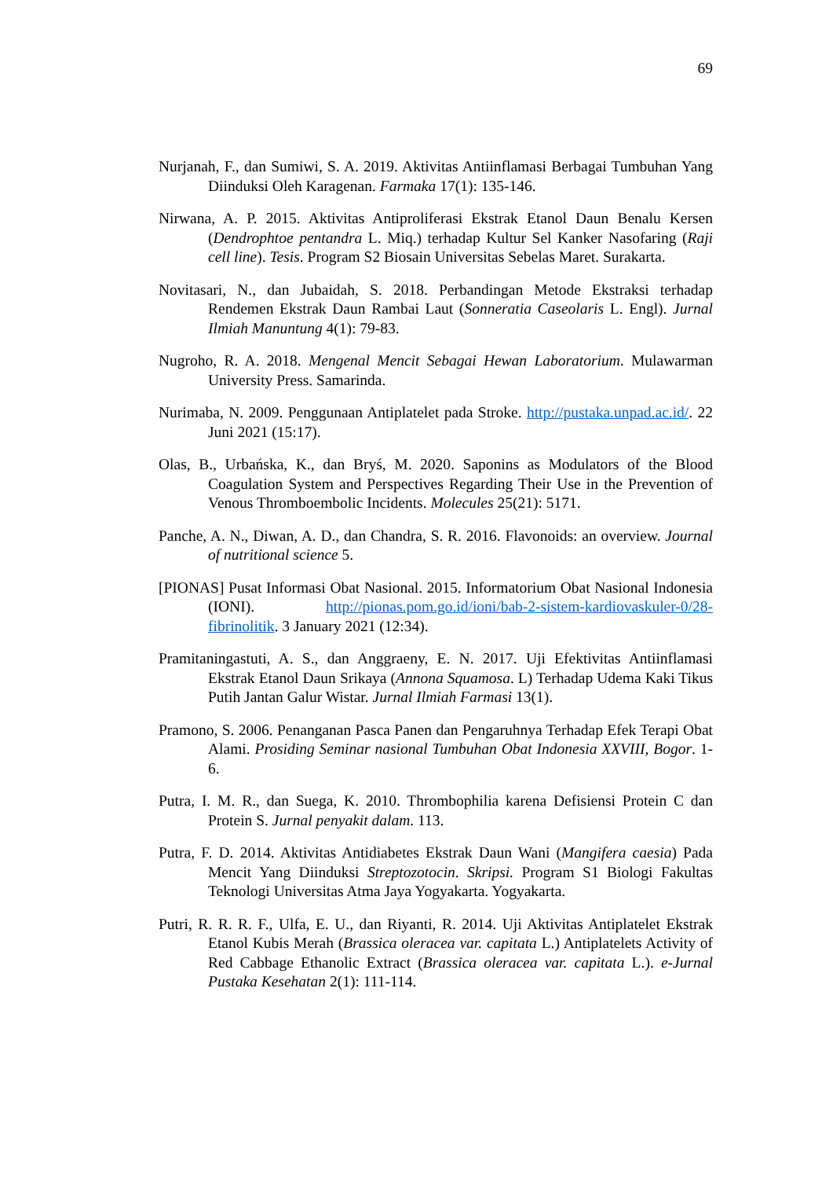69
Nurjanah, F., dan Sumiwi, S. A. 2019. Aktivitas Antiinflamasi Berbagai Tumbuhan Yang Diinduksi Oleh Karagenan. Farmaka 17(1): 135-146.
Nirwana, A. P. 2015. Aktivitas Antiproliferasi Ekstrak Etanol Daun Benalu Kersen (Dendrophtoe pentandra L. Miq.) terhadap Kultur Sel Kanker Nasofaring (Raji cell line). Tesis. Program S2 Biosain Universitas Sebelas Maret. Surakarta.
Novitasari, N., dan Jubaidah, S. 2018. Perbandingan Metode Ekstraksi terhadap Rendemen Ekstrak Daun Rambai Laut (Sonneratia Caseolaris L. Engl). Jurnal Ilmiah Manuntung 4(1): 79-83.
Nugroho, R. A. 2018. Mengenal Mencit Sebagai Hewan Laboratorium. Mulawarman University Press. Samarinda.
Nurimaba, N. 2009. Penggunaan Antiplatelet pada Stroke. http://pustaka.unpad.ac.id/. 22 Juni 2021 (15:17).
Olas, B., Urbańska, K., dan Bryś, M. 2020. Saponins as Modulators of the Blood Coagulation System and Perspectives Regarding Their Use in the Prevention of Venous Thromboembolic Incidents. Molecules 25(21): 5171.
Panche, A. N., Diwan, A. D., dan Chandra, S. R. 2016. Flavonoids: an overview. Journal of nutritional science 5.
[PIONAS] Pusat Informasi Obat Nasional. 2015. Informatorium Obat Nasional Indonesia (IONI). http://pionas.pom.go.id/ioni/bab-2-sistem-kardiovaskuler-0/28-fibrinolitik. 3 January 2021 (12:34).
Pramitaningastuti, A. S., dan Anggraeny, E. N. 2017. Uji Efektivitas Antiinflamasi Ekstrak Etanol Daun Srikaya (Annona Squamosa. L) Terhadap Udema Kaki Tikus Putih Jantan Galur Wistar. Jurnal Ilmiah Farmasi 13(1).
Pramono, S. 2006. Penanganan Pasca Panen dan Pengaruhnya Terhadap Efek Terapi Obat Alami. Prosiding Seminar nasional Tumbuhan Obat Indonesia XXVIII, Bogor. 1-6.
Putra, I. M. R., dan Suega, K. 2010. Thrombophilia karena Defisiensi Protein C dan Protein S. Jurnal penyakit dalam. 113.
Putra, F. D. 2014. Aktivitas Antidiabetes Ekstrak Daun Wani (Mangifera caesia) Pada Mencit Yang Diinduksi Streptozotocin. Skripsi. Program S1 Biologi Fakultas Teknologi Universitas Atma Jaya Yogyakarta. Yogyakarta.
Putri, R. R. R. F., Ulfa, E. U., dan Riyanti, R. 2014. Uji Aktivitas Antiplatelet Ekstrak Etanol Kubis Merah (Brassica oleracea var. capitata L.) Antiplatelets Activity of Red Cabbage Ethanolic Extract (Brassica oleracea var. capitata L.). e-Jurnal Pustaka Kesehatan 2(1): 111-114.